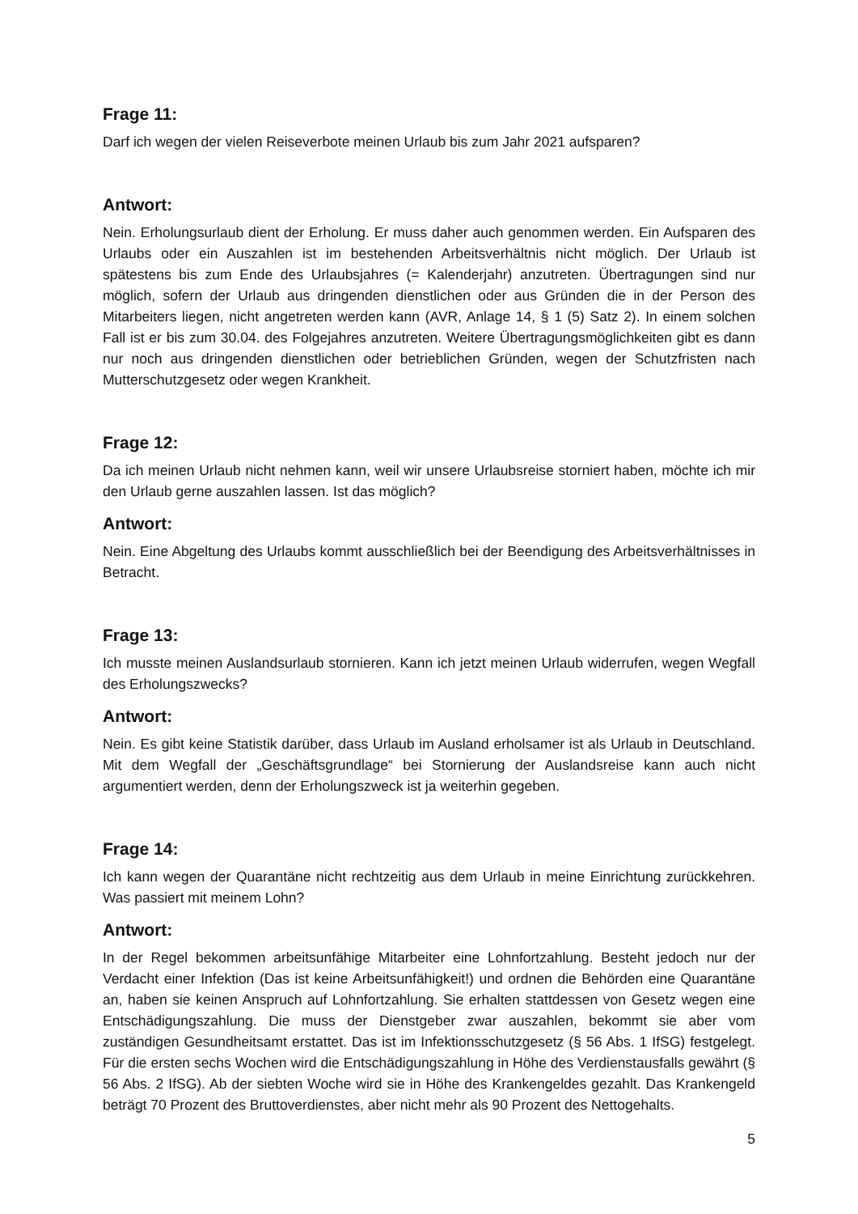Frage 11:
Darf ich wegen der vielen Reiseverbote meinen Urlaub bis zum Jahr 2021 aufsparen?
Antwort:
Nein. Erholungsurlaub dient der Erholung. Er muss daher auch genommen werden. Ein Auf­sparen des Urlaubs oder ein Auszahlen ist im bestehenden Arbeitsverhältnis nicht möglich. Der Urlaub ist spätestens bis zum Ende des Urlaubsjahres (= Kalenderjahr) anzutreten. Über­tragungen sind nur möglich, sofern der Urlaub aus dringenden dienstlichen oder aus Gründen die in der Person des Mitarbeiters liegen, nicht angetreten werden kann (AVR, Anlage 14, § 1 (5) Satz 2). In einem solchen Fall ist er bis zum 30.04. des Folgejahres anzutreten. Weitere Übertragungsmöglichkeiten gibt es dann nur noch aus dringenden dienstlichen oder betrieb­lichen Gründen, wegen der Schutzfristen nach Mutterschutzgesetz oder wegen Krankheit.
Frage 12:
Da ich meinen Urlaub nicht nehmen kann, weil wir unsere Urlaubsreise storniert haben, möchte ich mir den Urlaub gerne auszahlen lassen. Ist das möglich?
Antwort:
Nein. Eine Abgeltung des Urlaubs kommt ausschließlich bei der Beendigung des Arbeitsver­hältnisses in Betracht.
Frage 13:
Ich musste meinen Auslandsurlaub stornieren. Kann ich jetzt meinen Urlaub widerrufen, we­gen Wegfall des Erholungszwecks?
Antwort:
Nein. Es gibt keine Statistik darüber, dass Urlaub im Ausland erholsamer ist als Urlaub in Deutschland. Mit dem Wegfall der „Geschäftsgrundlage“ bei Stornierung der Auslandsreise kann auch nicht argumentiert werden, denn der Erholungszweck ist ja weiterhin gegeben.
Frage 14:
Ich kann wegen der Quarantäne nicht rechtzeitig aus dem Urlaub in meine Einrichtung zurück­kehren. Was passiert mit meinem Lohn?
Antwort:
In der Regel bekommen arbeitsunfähige Mitarbeiter eine Lohnfortzahlung. Besteht jedoch nur der Verdacht einer Infektion (Das ist keine Arbeitsunfähigkeit!) und ordnen die Behörden eine Quarantäne an, haben sie keinen Anspruch auf Lohnfortzahlung. Sie erhalten stattdessen von Gesetz wegen eine Entschädigungszahlung. Die muss der Dienstgeber zwar auszahlen, be­kommt sie aber vom zuständigen Gesundheitsamt erstattet. Das ist im Infektionsschutzgesetz (§ 56 Abs. 1 IfSG) festgelegt. Für die ersten sechs Wochen wird die Entschädigungszahlung in Höhe des Verdienstausfalls gewährt (§ 56 Abs. 2 IfSG). Ab der siebten Woche wird sie in Höhe des Krankengeldes gezahlt. Das Krankengeld beträgt 70 Prozent des Bruttoverdienstes, aber nicht mehr als 90 Prozent des Nettogehalts.
5